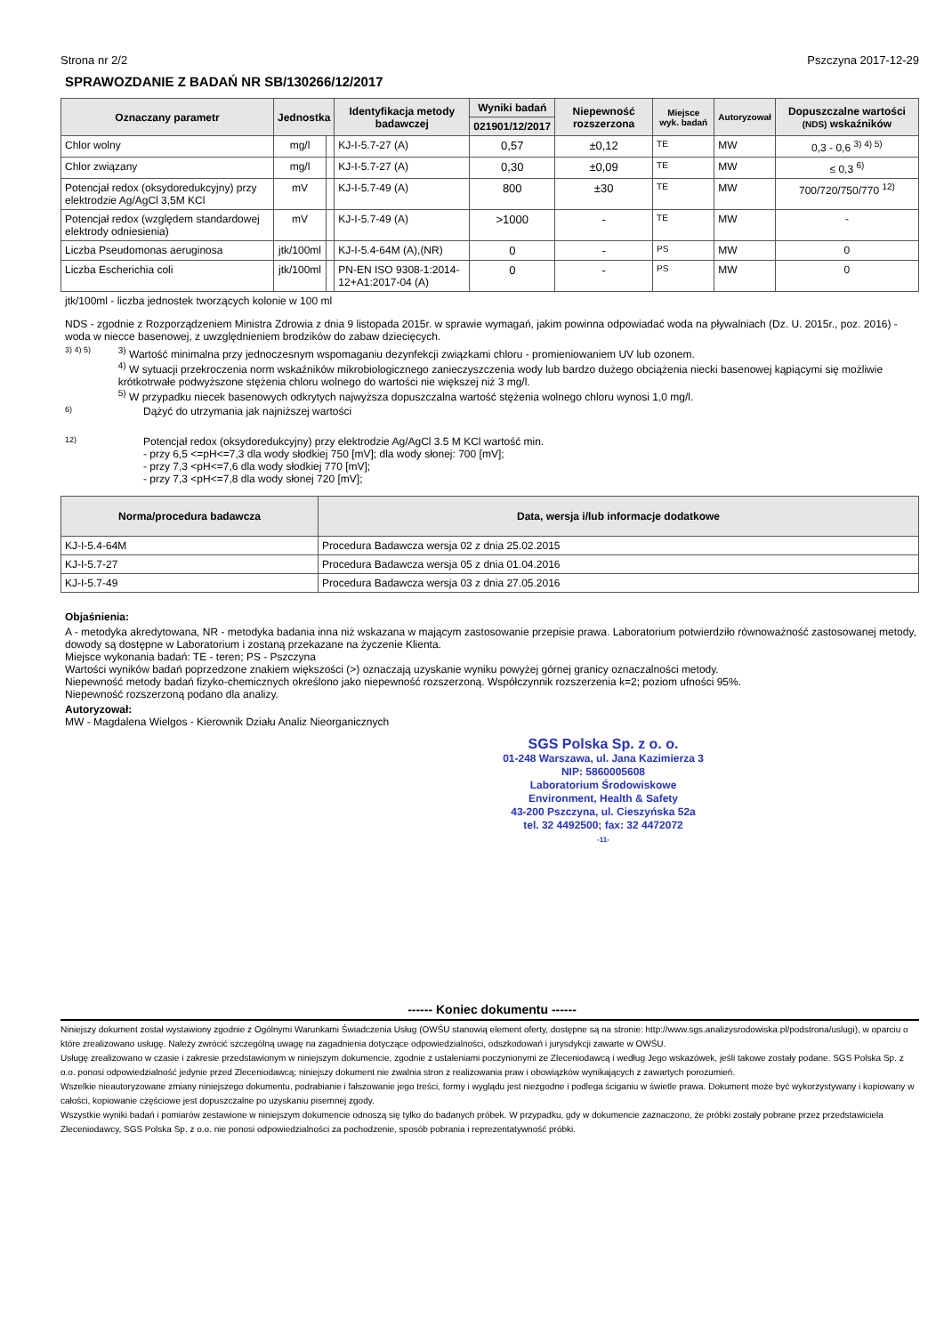Strona nr 2/2 Pszczyna 2017-12-29
SPRAWOZDANIE Z BADAŃ NR SB/130266/12/2017
| Oznaczany parametr | Jednostka | | Identyfikacja metody badawczej | Wyniki badań | Niepewność rozszerzona | Miejsce wyk. badań | Autoryzował | Dopuszczalne wartości (NDS) wskaźników |
| --- | --- | --- | --- | --- | --- | --- | --- | --- |
| | | | | 021901/12/2017 | | | | |
| Chlor wolny | mg/l | | KJ-I-5.7-27 (A) | 0,57 | ±0,12 | TE | MW | 0,3 - 0,6 <sup>3) 4) 5)</sup> |
| Chlor związany | mg/l | | KJ-I-5.7-27 (A) | 0,30 | ±0,09 | TE | MW | ≤ 0,3 <sup>6)</sup> |
| Potencjał redox (oksydoredukcyjny) przy elektrodzie Ag/AgCl 3,5M KCl | mV | | KJ-I-5.7-49 (A) | 800 | ±30 | TE | MW | 700/720/750/770 <sup>12)</sup> |
| Potencjał redox (względem standardowej elektrody odniesienia) | mV | | KJ-I-5.7-49 (A) | >1000 | - | TE | MW | - |
| Liczba Pseudomonas aeruginosa | jtk/100ml | | KJ-I-5.4-64M (A),(NR) | 0 | - | PS | MW | 0 |
| Liczba Escherichia coli | jtk/100ml | | PN-EN ISO 9308-1:2014-12+A1:2017-04 (A) | 0 | - | PS | MW | 0 |
jtk/100ml - liczba jednostek tworzących kolonie w 100 ml
NDS - zgodnie z Rozporządzeniem Ministra Zdrowia z dnia 9 listopada 2015r. w sprawie wymagań, jakim powinna odpowiadać woda na pływalniach (Dz. U. 2015r., poz. 2016) - woda w niecce basenowej, z uwzględnieniem brodzików do zabaw dziecięcych.
3) 4) 5)
<sup>3)</sup> Wartość minimalna przy jednoczesnym wspomaganiu dezynfekcji związkami chloru - promieniowaniem UV lub ozonem.
<sup>4)</sup> W sytuacji przekroczenia norm wskaźników mikrobiologicznego zanieczyszczenia wody lub bardzo dużego obciążenia niecki basenowej kąpiącymi się możliwie krótkotrwałe podwyższone stężenia chloru wolnego do wartości nie większej niż 3 mg/l.
<sup>5)</sup> W przypadku niecek basenowych odkrytych najwyższa dopuszczalna wartość stężenia wolnego chloru wynosi 1,0 mg/l.
6)
Dążyć do utrzymania jak najniższej wartości
12)
Potencjał redox (oksydoredukcyjny) przy elektrodzie Ag/AgCl 3.5 M KCl wartość min.
- przy 6,5 <=pH<=7,3 dla wody słodkiej 750 [mV]; dla wody słonej: 700 [mV];
- przy 7,3 <pH<=7,6 dla wody słodkiej 770 [mV];
- przy 7,3 <pH<=7,8 dla wody słonej 720 [mV];
| Norma/procedura badawcza | Data, wersja i/lub informacje dodatkowe |
| --- | --- |
| KJ-I-5.4-64M | Procedura Badawcza wersja 02 z dnia 25.02.2015 |
| KJ-I-5.7-27 | Procedura Badawcza wersja 05 z dnia 01.04.2016 |
| KJ-I-5.7-49 | Procedura Badawcza wersja 03 z dnia 27.05.2016 |
Objaśnienia:
A - metodyka akredytowana, NR - metodyka badania inna niż wskazana w mającym zastosowanie przepisie prawa. Laboratorium potwierdziło równoważność zastosowanej metody, dowody są dostępne w Laboratorium i zostaną przekazane na życzenie Klienta.
Miejsce wykonania badań: TE - teren; PS - Pszczyna
Wartości wyników badań poprzedzone znakiem większości (>) oznaczają uzyskanie wyniku powyżej górnej granicy oznaczalności metody.
Niepewność metody badań fizyko-chemicznych określono jako niepewność rozszerzoną. Współczynnik rozszerzenia k=2; poziom ufności 95%.
Niepewność rozszerzoną podano dla analizy.
Autoryzował:
MW - Magdalena Wielgos - Kierownik Działu Analiz Nieorganicznych
SGS Polska Sp. z o. o.
01-248 Warszawa, ul. Jana Kazimierza 3
NIP: 5860005608
Laboratorium Środowiskowe
Environment, Health & Safety
43-200 Pszczyna, ul. Cieszyńska 52a
tel. 32 4492500; fax: 32 4472072
-11-
------ Koniec dokumentu ------
Niniejszy dokument został wystawiony zgodnie z Ogólnymi Warunkami Świadczenia Usług (OWŚU stanowią element oferty, dostępne są na stronie: http://www.sgs.analizysrodowiska.pl/podstrona/uslugi), w oparciu o które zrealizowano usługę. Należy zwrócić szczególną uwagę na zagadnienia dotyczące odpowiedzialności, odszkodowań i jurysdykcji zawarte w OWŚU.
Usługę zrealizowano w czasie i zakresie przedstawionym w niniejszym dokumencie, zgodnie z ustaleniami poczynionymi ze Zleceniodawcą i według Jego wskazówek, jeśli takowe zostały podane. SGS Polska Sp. z o.o. ponosi odpowiedzialność jedynie przed Zleceniodawcą; niniejszy dokument nie zwalnia stron z realizowania praw i obowiązków wynikających z zawartych porozumień.
Wszelkie nieautoryzowane zmiany niniejszego dokumentu, podrabianie i fałszowanie jego treści, formy i wyglądu jest niezgodne i podlega ściganiu w świetle prawa. Dokument może być wykorzystywany i kopiowany w całości, kopiowanie częściowe jest dopuszczalne po uzyskaniu pisemnej zgody.
Wszystkie wyniki badań i pomiarów zestawione w niniejszym dokumencie odnoszą się tylko do badanych próbek. W przypadku, gdy w dokumencie zaznaczono, że próbki zostały pobrane przez przedstawiciela Zleceniodawcy, SGS Polska Sp. z o.o. nie ponosi odpowiedzialności za pochodzenie, sposób pobrania i reprezentatywność próbki.